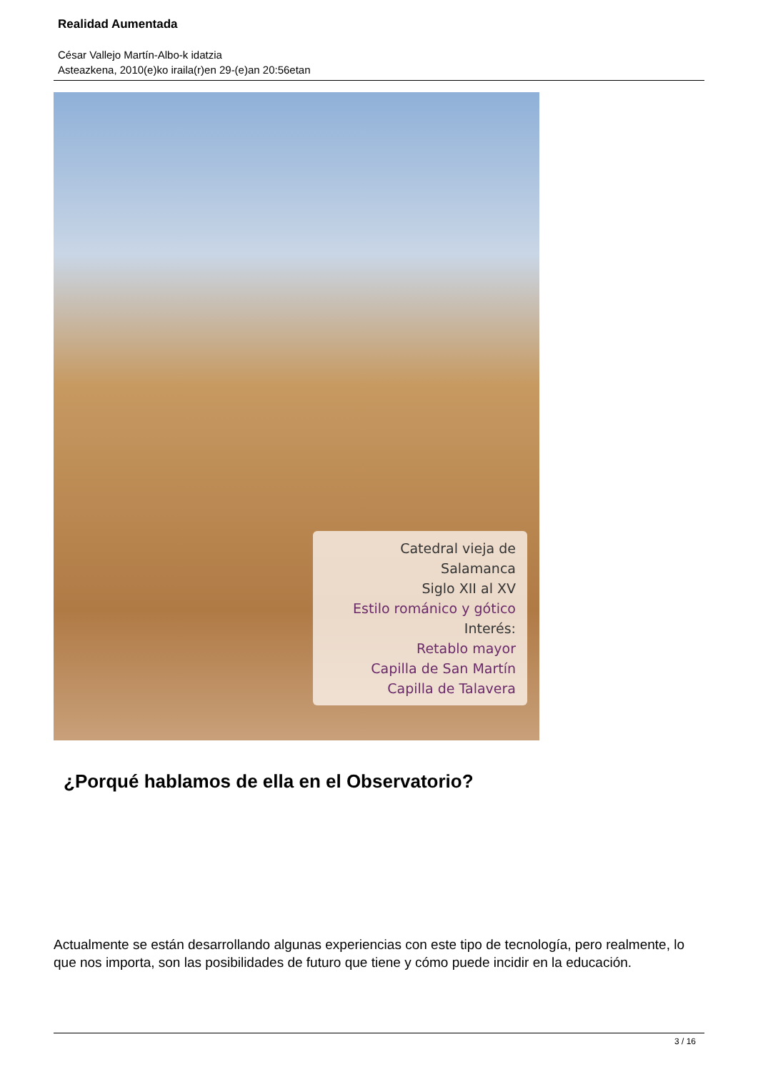Realidad Aumentada
César Vallejo Martín-Albo-k idatzia
Asteazkena, 2010(e)ko iraila(r)en 29-(e)an 20:56etan
Catedral vieja de
Salamanca
Siglo XII al XV
Estilo románico y gótico
Interés:
Retablo mayor
Capilla de San Martín
Capilla de Talavera
¿Porqué hablamos de ella en el Observatorio?
Actualmente se están desarrollando algunas experiencias con este tipo de tecnología, pero realmente, lo que nos importa, son las posibilidades de futuro que tiene y cómo puede incidir en la educación.
3 / 16